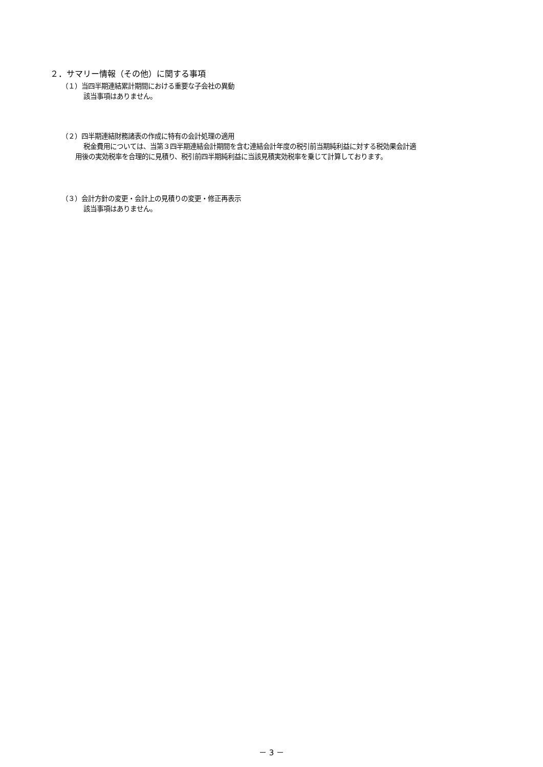２．サマリー情報（その他）に関する事項
（１）当四半期連結累計期間における重要な子会社の異動
該当事項はありません。
（２）四半期連結財務諸表の作成に特有の会計処理の適用
税金費用については、当第３四半期連結会計期間を含む連結会計年度の税引前当期純利益に対する税効果会計適
用後の実効税率を合理的に見積り、税引前四半期純利益に当該見積実効税率を乗じて計算しております。
（３）会計方針の変更・会計上の見積りの変更・修正再表示
該当事項はありません。
－ 3 －